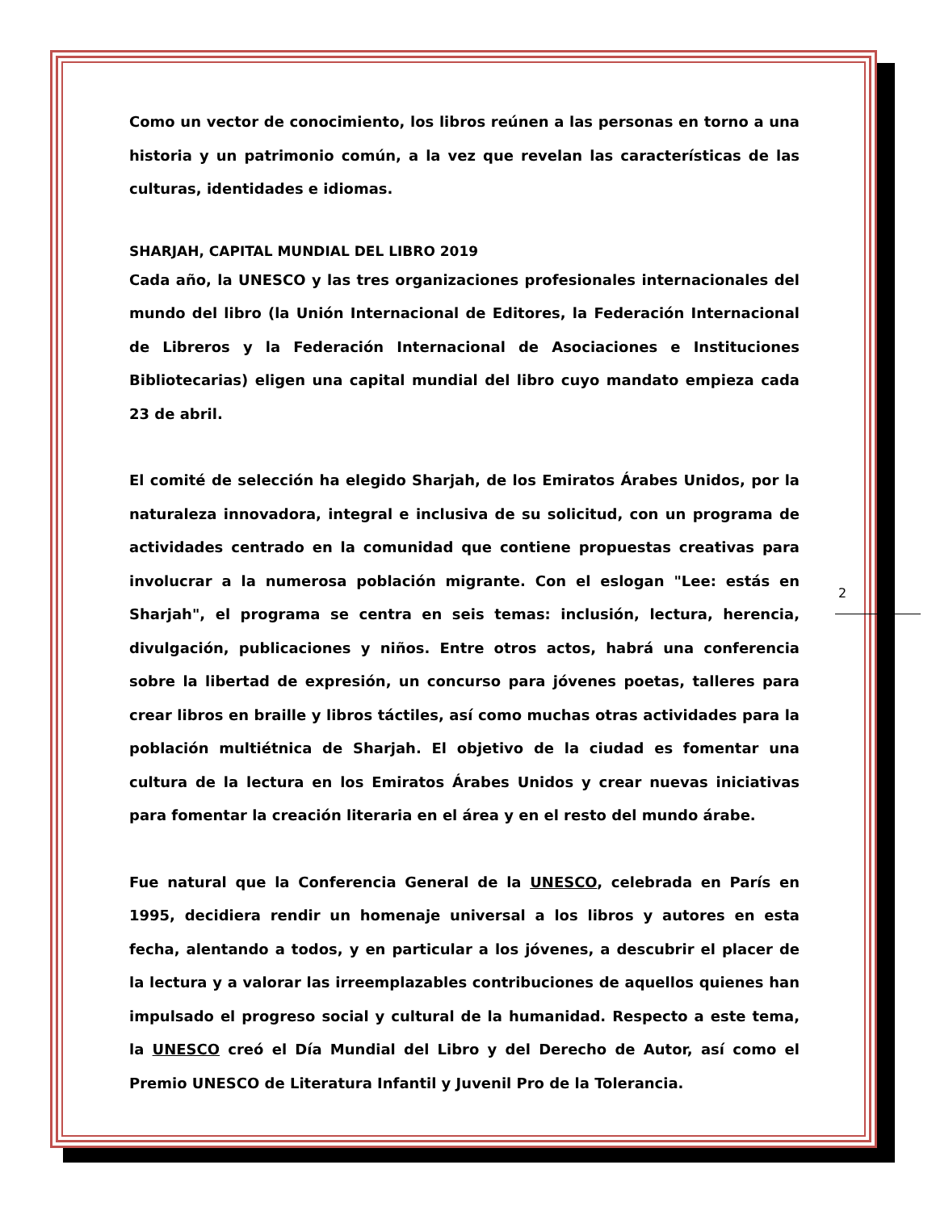Como un vector de conocimiento, los libros reúnen a las personas en torno a una historia y un patrimonio común, a la vez que revelan las características de las culturas, identidades e idiomas.
SHARJAH, CAPITAL MUNDIAL DEL LIBRO 2019
Cada año, la UNESCO y las tres organizaciones profesionales internacionales del mundo del libro (la Unión Internacional de Editores, la Federación Internacional de Libreros y la Federación Internacional de Asociaciones e Instituciones Bibliotecarias) eligen una capital mundial del libro cuyo mandato empieza cada 23 de abril.
El comité de selección ha elegido Sharjah, de los Emiratos Árabes Unidos, por la naturaleza innovadora, integral e inclusiva de su solicitud, con un programa de actividades centrado en la comunidad que contiene propuestas creativas para involucrar a la numerosa población migrante. Con el eslogan "Lee: estás en Sharjah", el programa se centra en seis temas: inclusión, lectura, herencia, divulgación, publicaciones y niños. Entre otros actos, habrá una conferencia sobre la libertad de expresión, un concurso para jóvenes poetas, talleres para crear libros en braille y libros táctiles, así como muchas otras actividades para la población multiétnica de Sharjah. El objetivo de la ciudad es fomentar una cultura de la lectura en los Emiratos Árabes Unidos y crear nuevas iniciativas para fomentar la creación literaria en el área y en el resto del mundo árabe.
Fue natural que la Conferencia General de la UNESCO, celebrada en París en 1995, decidiera rendir un homenaje universal a los libros y autores en esta fecha, alentando a todos, y en particular a los jóvenes, a descubrir el placer de la lectura y a valorar las irreemplazables contribuciones de aquellos quienes han impulsado el progreso social y cultural de la humanidad. Respecto a este tema, la UNESCO creó el Día Mundial del Libro y del Derecho de Autor, así como el Premio UNESCO de Literatura Infantil y Juvenil Pro de la Tolerancia.
2